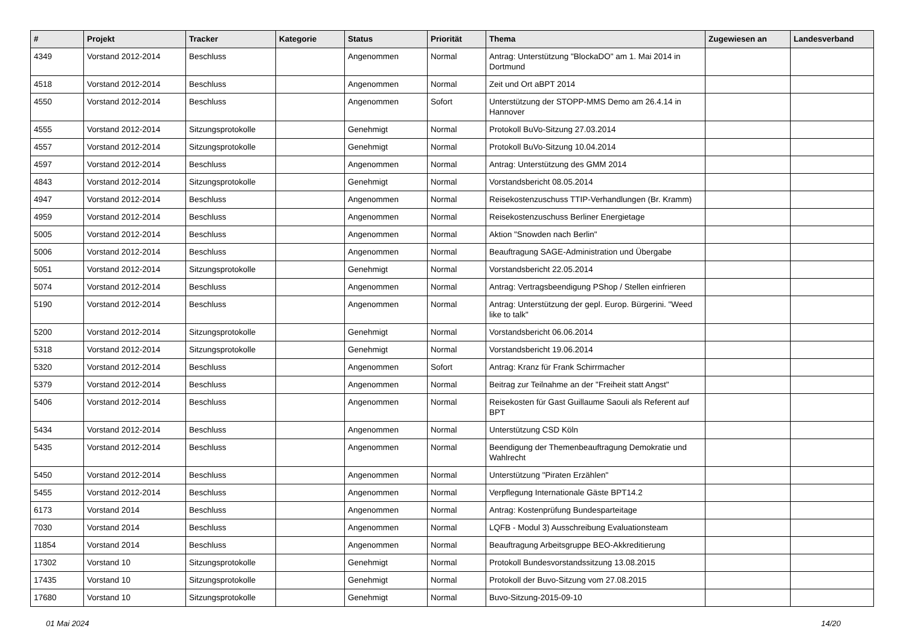| # | Projekt | Tracker | Kategorie | Status | Priorität | Thema | Zugewiesen an | Landesverband |
| --- | --- | --- | --- | --- | --- | --- | --- | --- |
| 4349 | Vorstand 2012-2014 | Beschluss | | Angenommen | Normal | Antrag: Unterstützung "BlockaDO" am 1. Mai 2014 in Dortmund | | |
| 4518 | Vorstand 2012-2014 | Beschluss | | Angenommen | Normal | Zeit und Ort aBPT 2014 | | |
| 4550 | Vorstand 2012-2014 | Beschluss | | Angenommen | Sofort | Unterstützung der STOPP-MMS Demo am 26.4.14 in Hannover | | |
| 4555 | Vorstand 2012-2014 | Sitzungsprotokolle | | Genehmigt | Normal | Protokoll BuVo-Sitzung 27.03.2014 | | |
| 4557 | Vorstand 2012-2014 | Sitzungsprotokolle | | Genehmigt | Normal | Protokoll BuVo-Sitzung 10.04.2014 | | |
| 4597 | Vorstand 2012-2014 | Beschluss | | Angenommen | Normal | Antrag: Unterstützung des GMM 2014 | | |
| 4843 | Vorstand 2012-2014 | Sitzungsprotokolle | | Genehmigt | Normal | Vorstandsbericht 08.05.2014 | | |
| 4947 | Vorstand 2012-2014 | Beschluss | | Angenommen | Normal | Reisekostenzuschuss TTIP-Verhandlungen (Br. Kramm) | | |
| 4959 | Vorstand 2012-2014 | Beschluss | | Angenommen | Normal | Reisekostenzuschuss Berliner Energietage | | |
| 5005 | Vorstand 2012-2014 | Beschluss | | Angenommen | Normal | Aktion "Snowden nach Berlin" | | |
| 5006 | Vorstand 2012-2014 | Beschluss | | Angenommen | Normal | Beauftragung SAGE-Administration und Übergabe | | |
| 5051 | Vorstand 2012-2014 | Sitzungsprotokolle | | Genehmigt | Normal | Vorstandsbericht 22.05.2014 | | |
| 5074 | Vorstand 2012-2014 | Beschluss | | Angenommen | Normal | Antrag: Vertragsbeendigung PShop / Stellen einfrieren | | |
| 5190 | Vorstand 2012-2014 | Beschluss | | Angenommen | Normal | Antrag: Unterstützung der gepl. Europ. Bürgerini. "Weed like to talk" | | |
| 5200 | Vorstand 2012-2014 | Sitzungsprotokolle | | Genehmigt | Normal | Vorstandsbericht 06.06.2014 | | |
| 5318 | Vorstand 2012-2014 | Sitzungsprotokolle | | Genehmigt | Normal | Vorstandsbericht 19.06.2014 | | |
| 5320 | Vorstand 2012-2014 | Beschluss | | Angenommen | Sofort | Antrag: Kranz für Frank Schirrmacher | | |
| 5379 | Vorstand 2012-2014 | Beschluss | | Angenommen | Normal | Beitrag zur Teilnahme an der "Freiheit statt Angst" | | |
| 5406 | Vorstand 2012-2014 | Beschluss | | Angenommen | Normal | Reisekosten für Gast Guillaume Saouli als Referent auf BPT | | |
| 5434 | Vorstand 2012-2014 | Beschluss | | Angenommen | Normal | Unterstützung CSD Köln | | |
| 5435 | Vorstand 2012-2014 | Beschluss | | Angenommen | Normal | Beendigung der Themenbeauftragung Demokratie und Wahlrecht | | |
| 5450 | Vorstand 2012-2014 | Beschluss | | Angenommen | Normal | Unterstützung "Piraten Erzählen" | | |
| 5455 | Vorstand 2012-2014 | Beschluss | | Angenommen | Normal | Verpflegung Internationale Gäste BPT14.2 | | |
| 6173 | Vorstand 2014 | Beschluss | | Angenommen | Normal | Antrag: Kostenprüfung Bundesparteitage | | |
| 7030 | Vorstand 2014 | Beschluss | | Angenommen | Normal | LQFB - Modul 3) Ausschreibung Evaluationsteam | | |
| 11854 | Vorstand 2014 | Beschluss | | Angenommen | Normal | Beauftragung Arbeitsgruppe BEO-Akkreditierung | | |
| 17302 | Vorstand 10 | Sitzungsprotokolle | | Genehmigt | Normal | Protokoll Bundesvorstandssitzung 13.08.2015 | | |
| 17435 | Vorstand 10 | Sitzungsprotokolle | | Genehmigt | Normal | Protokoll der Buvo-Sitzung vom 27.08.2015 | | |
| 17680 | Vorstand 10 | Sitzungsprotokolle | | Genehmigt | Normal | Buvo-Sitzung-2015-09-10 | | |
01 Mai 2024 14/20